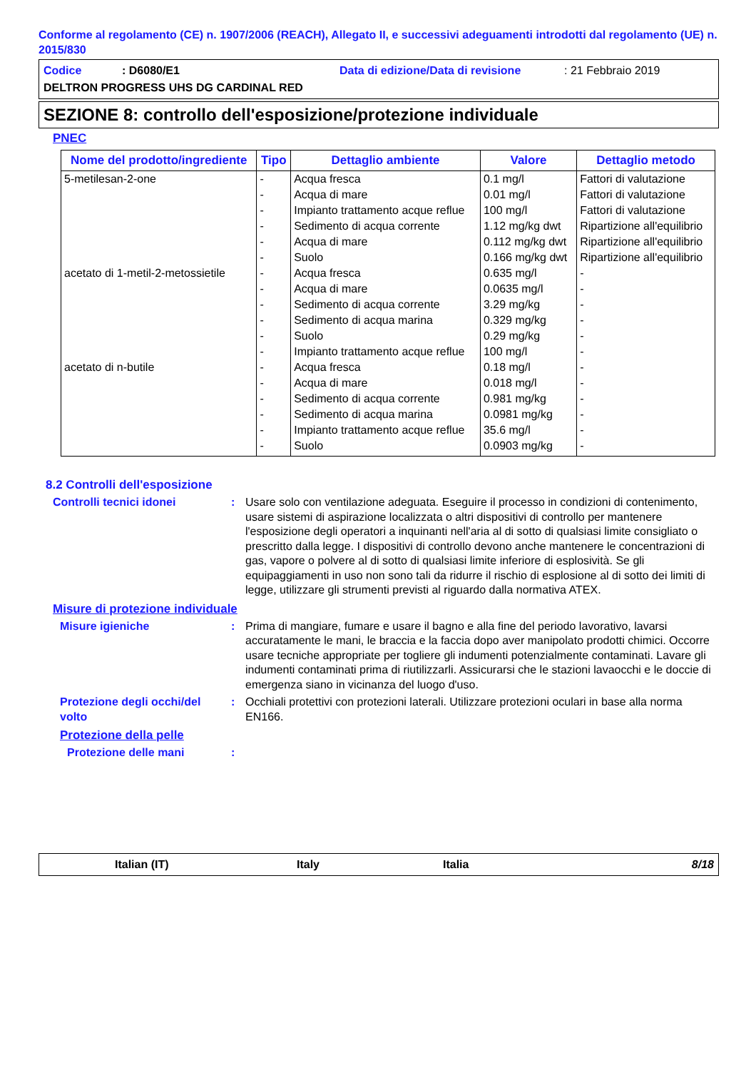Conforme al regolamento (CE) n. 1907/2006 (REACH), Allegato II, e successivi adeguamenti introdotti dal regolamento (UE) n. 2015/830
Codice: D6080/E1 Data di edizione/Data di revisione: 21 Febbraio 2019
DELTRON PROGRESS UHS DG CARDINAL RED
SEZIONE 8: controllo dell'esposizione/protezione individuale
PNEC
| Nome del prodotto/ingrediente | Tipo | Dettaglio ambiente | Valore | Dettaglio metodo |
| --- | --- | --- | --- | --- |
| 5-metilesan-2-one | - | Acqua fresca | 0.1 mg/l | Fattori di valutazione |
| | - | Acqua di mare | 0.01 mg/l | Fattori di valutazione |
| | - | Impianto trattamento acque reflue | 100 mg/l | Fattori di valutazione |
| | - | Sedimento di acqua corrente | 1.12 mg/kg dwt | Ripartizione all'equilibrio |
| | - | Acqua di mare | 0.112 mg/kg dwt | Ripartizione all'equilibrio |
| | - | Suolo | 0.166 mg/kg dwt | Ripartizione all'equilibrio |
| acetato di 1-metil-2-metossietile | - | Acqua fresca | 0.635 mg/l | - |
| | - | Acqua di mare | 0.0635 mg/l | - |
| | - | Sedimento di acqua corrente | 3.29 mg/kg | - |
| | - | Sedimento di acqua marina | 0.329 mg/kg | - |
| | - | Suolo | 0.29 mg/kg | - |
| | - | Impianto trattamento acque reflue | 100 mg/l | - |
| acetato di n-butile | - | Acqua fresca | 0.18 mg/l | - |
| | - | Acqua di mare | 0.018 mg/l | - |
| | - | Sedimento di acqua corrente | 0.981 mg/kg | - |
| | - | Sedimento di acqua marina | 0.0981 mg/kg | - |
| | - | Impianto trattamento acque reflue | 35.6 mg/l | - |
| | - | Suolo | 0.0903 mg/kg | - |
8.2 Controlli dell'esposizione
Controlli tecnici idonei : Usare solo con ventilazione adeguata. Eseguire il processo in condizioni di contenimento, usare sistemi di aspirazione localizzata o altri dispositivi di controllo per mantenere l'esposizione degli operatori a inquinanti nell'aria al di sotto di qualsiasi limite consigliato o prescritto dalla legge. I dispositivi di controllo devono anche mantenere le concentrazioni di gas, vapore o polvere al di sotto di qualsiasi limite inferiore di esplosività. Se gli equipaggiamenti in uso non sono tali da ridurre il rischio di esplosione al di sotto dei limiti di legge, utilizzare gli strumenti previsti al riguardo dalla normativa ATEX.
Misure di protezione individuale
Misure igieniche : Prima di mangiare, fumare e usare il bagno e alla fine del periodo lavorativo, lavarsi accuratamente le mani, le braccia e la faccia dopo aver manipolato prodotti chimici. Occorre usare tecniche appropriate per togliere gli indumenti potenzialmente contaminati. Lavare gli indumenti contaminati prima di riutilizzarli. Assicurarsi che le stazioni lavaocchi e le doccie di emergenza siano in vicinanza del luogo d'uso.
Protezione degli occhi/del volto
: Occhiali protettivi con protezioni laterali. Utilizzare protezioni oculari in base alla norma EN166.
Protezione della pelle
Protezione delle mani :
Italian (IT) Italy Italia 8/18